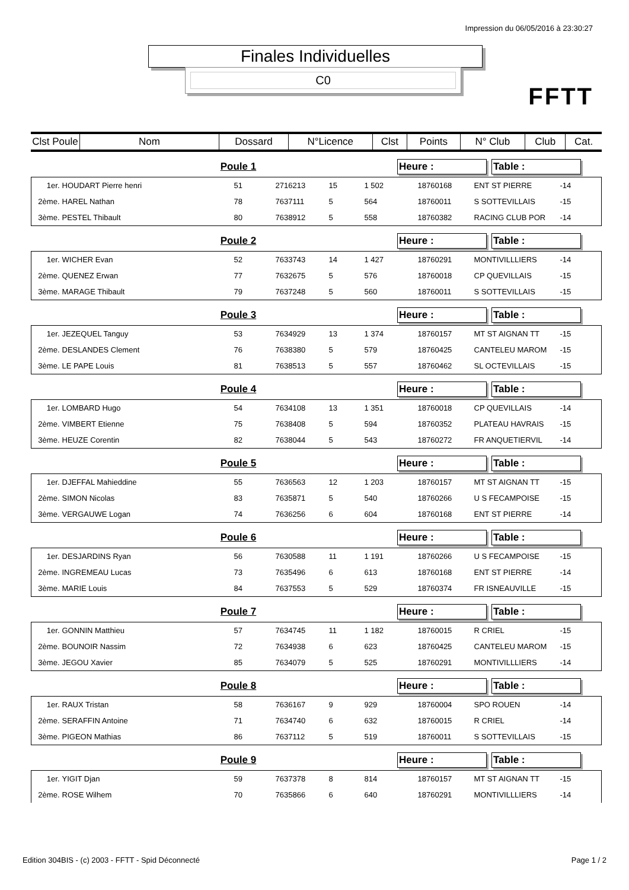Impression du 06/05/2016 à 23:30:27
Finales Individuelles
C0
FFTT
| Clst Poule | Nom | Dossard | N°Licence | Clst | Points | N° Club | Club | Cat. |
| --- | --- | --- | --- | --- | --- | --- | --- | --- |
Poule 1 Heure : Table :
| 1er. | HOUDART Pierre henri | 51 | 2716213 | 15 | 1 502 | 18760168 | ENT ST PIERRE | -14 |
| 2ème. | HAREL Nathan | 78 | 7637111 | 5 | 564 | 18760011 | S SOTTEVILLAIS | -15 |
| 3ème. | PESTEL Thibault | 80 | 7638912 | 5 | 558 | 18760382 | RACING CLUB POR | -14 |
Poule 2 Heure : Table :
| 1er. | WICHER Evan | 52 | 7633743 | 14 | 1 427 | 18760291 | MONTIVILLLIERS | -14 |
| 2ème. | QUENEZ Erwan | 77 | 7632675 | 5 | 576 | 18760018 | CP QUEVILLAIS | -15 |
| 3ème. | MARAGE Thibault | 79 | 7637248 | 5 | 560 | 18760011 | S SOTTEVILLAIS | -15 |
Poule 3 Heure : Table :
| 1er. | JEZEQUEL Tanguy | 53 | 7634929 | 13 | 1 374 | 18760157 | MT ST AIGNAN TT | -15 |
| 2ème. | DESLANDES Clement | 76 | 7638380 | 5 | 579 | 18760425 | CANTELEU MAROM | -15 |
| 3ème. | LE PAPE Louis | 81 | 7638513 | 5 | 557 | 18760462 | SL OCTEVILLAIS | -15 |
Poule 4 Heure : Table :
| 1er. | LOMBARD Hugo | 54 | 7634108 | 13 | 1 351 | 18760018 | CP QUEVILLAIS | -14 |
| 2ème. | VIMBERT Etienne | 75 | 7638408 | 5 | 594 | 18760352 | PLATEAU HAVRAIS | -15 |
| 3ème. | HEUZE Corentin | 82 | 7638044 | 5 | 543 | 18760272 | FR ANQUETIERVIL | -14 |
Poule 5 Heure : Table :
| 1er. | DJEFFAL Mahieddine | 55 | 7636563 | 12 | 1 203 | 18760157 | MT ST AIGNAN TT | -15 |
| 2ème. | SIMON Nicolas | 83 | 7635871 | 5 | 540 | 18760266 | U S FECAMPOISE | -15 |
| 3ème. | VERGAUWE Logan | 74 | 7636256 | 6 | 604 | 18760168 | ENT ST PIERRE | -14 |
Poule 6 Heure : Table :
| 1er. | DESJARDINS Ryan | 56 | 7630588 | 11 | 1 191 | 18760266 | U S FECAMPOISE | -15 |
| 2ème. | INGREMEAU Lucas | 73 | 7635496 | 6 | 613 | 18760168 | ENT ST PIERRE | -14 |
| 3ème. | MARIE Louis | 84 | 7637553 | 5 | 529 | 18760374 | FR ISNEAUVILLE | -15 |
Poule 7 Heure : Table :
| 1er. | GONNIN Matthieu | 57 | 7634745 | 11 | 1 182 | 18760015 | R CRIEL | -15 |
| 2ème. | BOUNOIR Nassim | 72 | 7634938 | 6 | 623 | 18760425 | CANTELEU MAROM | -15 |
| 3ème. | JEGOU Xavier | 85 | 7634079 | 5 | 525 | 18760291 | MONTIVILLLIERS | -14 |
Poule 8 Heure : Table :
| 1er. | RAUX Tristan | 58 | 7636167 | 9 | 929 | 18760004 | SPO ROUEN | -14 |
| 2ème. | SERAFFIN Antoine | 71 | 7634740 | 6 | 632 | 18760015 | R CRIEL | -14 |
| 3ème. | PIGEON Mathias | 86 | 7637112 | 5 | 519 | 18760011 | S SOTTEVILLAIS | -15 |
Poule 9 Heure : Table :
| 1er. | YIGIT Djan | 59 | 7637378 | 8 | 814 | 18760157 | MT ST AIGNAN TT | -15 |
| 2ème. | ROSE Wilhem | 70 | 7635866 | 6 | 640 | 18760291 | MONTIVILLLIERS | -14 |
Edition 304BIS - (c) 2003 - FFTT - Spid Déconnecté Page 1 / 2